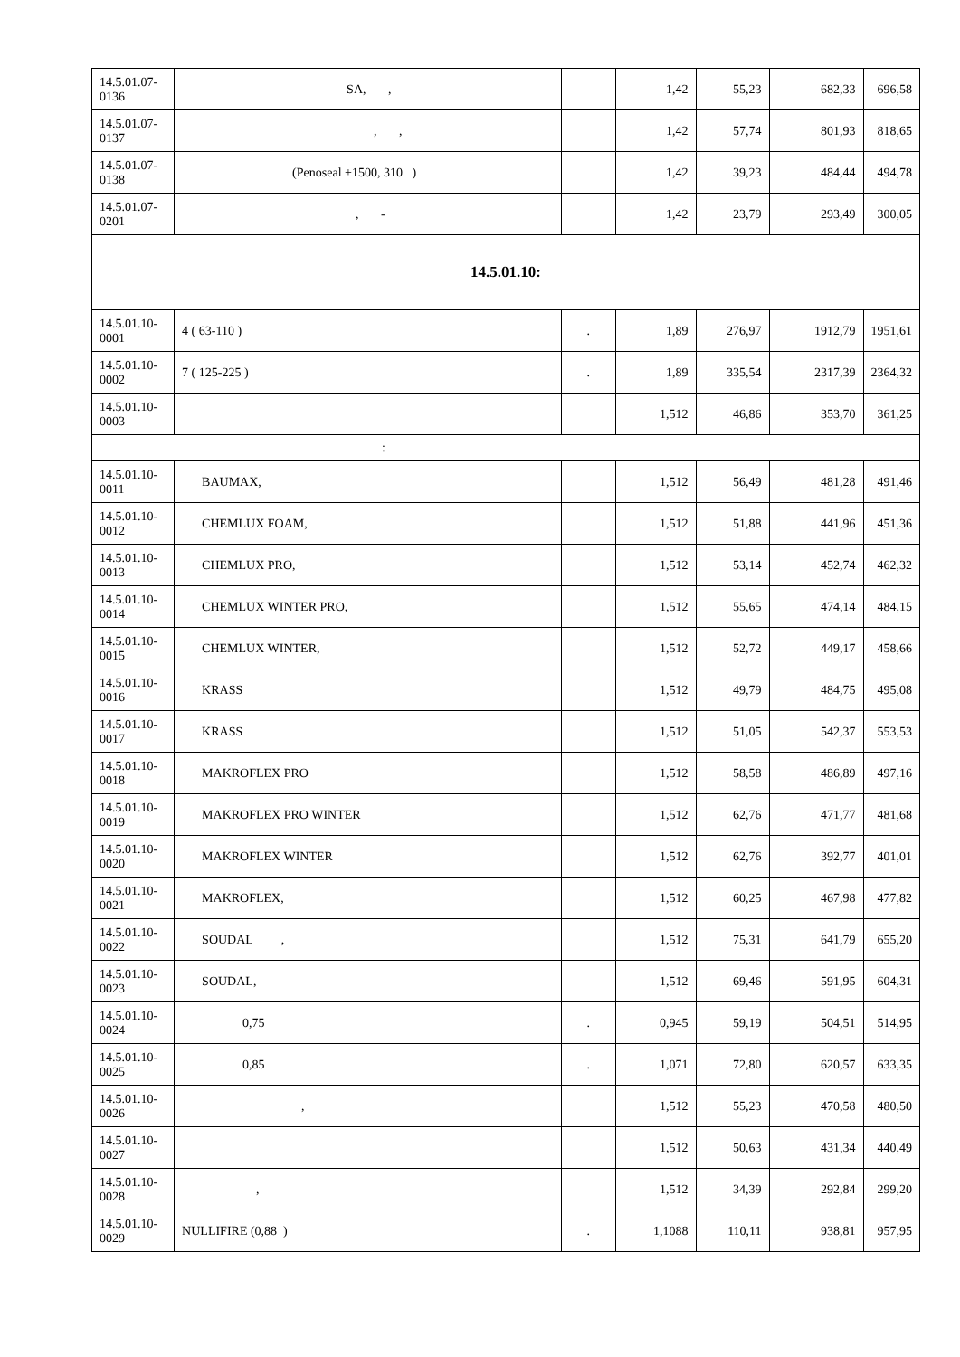| 14.5.01.07-0136 | SA, , | | 1,42 | 55,23 | 682,33 | 696,58 |
| 14.5.01.07-0137 | , , | | 1,42 | 57,74 | 801,93 | 818,65 |
| 14.5.01.07-0138 | (Penoseal +1500, 310 ) | | 1,42 | 39,23 | 484,44 | 494,78 |
| 14.5.01.07-0201 | , - | | 1,42 | 23,79 | 293,49 | 300,05 |
| 14.5.01.10: | | | | | | |
| 14.5.01.10-0001 | 4 ( 63-110 ) | . | 1,89 | 276,97 | 1912,79 | 1951,61 |
| 14.5.01.10-0002 | 7 ( 125-225 ) | . | 1,89 | 335,54 | 2317,39 | 2364,32 |
| 14.5.01.10-0003 | | | 1,512 | 46,86 | 353,70 | 361,25 |
| : | | | | | | |
| 14.5.01.10-0011 | BAUMAX, | | 1,512 | 56,49 | 481,28 | 491,46 |
| 14.5.01.10-0012 | CHEMLUX FOAM, | | 1,512 | 51,88 | 441,96 | 451,36 |
| 14.5.01.10-0013 | CHEMLUX PRO, | | 1,512 | 53,14 | 452,74 | 462,32 |
| 14.5.01.10-0014 | CHEMLUX WINTER PRO, | | 1,512 | 55,65 | 474,14 | 484,15 |
| 14.5.01.10-0015 | CHEMLUX WINTER, | | 1,512 | 52,72 | 449,17 | 458,66 |
| 14.5.01.10-0016 | KRASS | | 1,512 | 49,79 | 484,75 | 495,08 |
| 14.5.01.10-0017 | KRASS | | 1,512 | 51,05 | 542,37 | 553,53 |
| 14.5.01.10-0018 | MAKROFLEX PRO | | 1,512 | 58,58 | 486,89 | 497,16 |
| 14.5.01.10-0019 | MAKROFLEX PRO WINTER | | 1,512 | 62,76 | 471,77 | 481,68 |
| 14.5.01.10-0020 | MAKROFLEX WINTER | | 1,512 | 62,76 | 392,77 | 401,01 |
| 14.5.01.10-0021 | MAKROFLEX, | | 1,512 | 60,25 | 467,98 | 477,82 |
| 14.5.01.10-0022 | SOUDAL , | | 1,512 | 75,31 | 641,79 | 655,20 |
| 14.5.01.10-0023 | SOUDAL, | | 1,512 | 69,46 | 591,95 | 604,31 |
| 14.5.01.10-0024 | 0,75 | . | 0,945 | 59,19 | 504,51 | 514,95 |
| 14.5.01.10-0025 | 0,85 | . | 1,071 | 72,80 | 620,57 | 633,35 |
| 14.5.01.10-0026 | , | | 1,512 | 55,23 | 470,58 | 480,50 |
| 14.5.01.10-0027 | | | 1,512 | 50,63 | 431,34 | 440,49 |
| 14.5.01.10-0028 | , | | 1,512 | 34,39 | 292,84 | 299,20 |
| 14.5.01.10-0029 | NULLIFIRE (0,88 ) | . | 1,1088 | 110,11 | 938,81 | 957,95 |